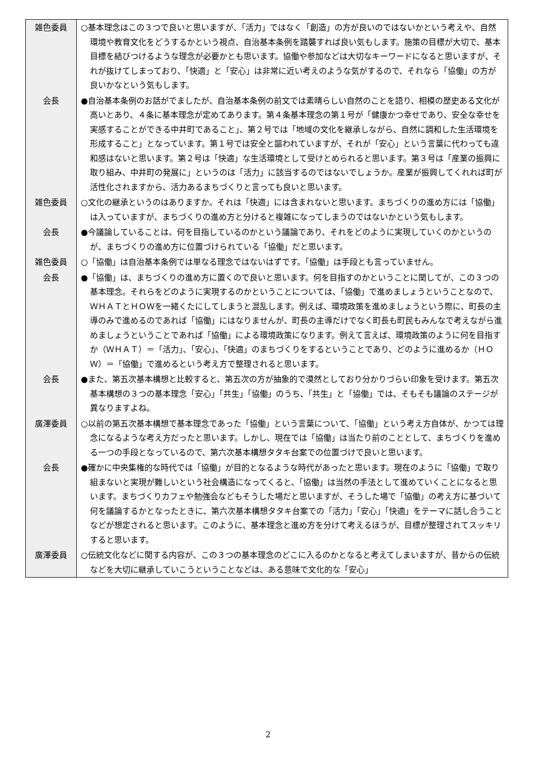| 雑色委員 | ○基本理念はこの３つで良いと思いますが、「活力」ではなく「創造」の方が良いのではないかという考えや、自然環境や教育文化をどうするかという視点、自治基本条例を踏襲すれば良い気もします。施策の目標が大切で、基本目標を結びつけるような理念が必要かとも思います。協働や参加などは大切なキーワードになると思いますが、それが抜けてしまっており、「快適」と「安心」は非常に近い考えのような気がするので、それなら「協働」の方が良いかなという気もします。 |
| 会長 | ●自治基本条例のお話がでましたが、自治基本条例の前文では素晴らしい自然のことを語り、相模の歴史ある文化が高いとあり、４条に基本理念が定めてあります。第４条基本理念の第１号が「健康かつ幸せであり、安全な幸せを実感することができる中井町であること」、第２号では「地域の文化を継承しながら、自然に調和した生活環境を形成すること」となっています。第１号では安全と謳われていますが、それが「安心」という言葉に代わっても違和感はないと思います。第２号は「快適」な生活環境として受けとめられると思います。第３号は「産業の振興に取り組み、中井町の発展に」というのは「活力」に該当するのではないでしょうか。産業が振興してくれれば町が活性化されますから、活力あるまちづくりと言っても良いと思います。 |
| 雑色委員 | ○文化の継承というのはありますか。それは「快適」には含まれないと思います。まちづくりの進め方には「協働」は入っていますが、まちづくりの進め方と分けると複雑になってしまうのではないかという気もします。 |
| 会長 | ●今議論していることは、何を目指しているのかという議論であり、それをどのように実現していくのかというのが、まちづくりの進め方に位置づけられている「協働」だと思います。 |
| 雑色委員 | ○「協働」は自治基本条例では単なる理念ではないはずです。「協働」は手段とも言っていません。 |
| 会長 | ●「協働」は、まちづくりの進め方に置くので良いと思います。何を目指すのかということに関してが、この３つの基本理念。それらをどのように実現するのかということについては、「協働」で進めましょうということなので、ＷＨＡＴとＨＯＷを一緒くたにしてしまうと混乱します。例えば、環境政策を進めましょうという際に、町長の主導のみで進めるのであれば「協働」にはなりませんが、町長の主導だけでなく町長も町民もみんなで考えながら進めましょうということであれば「協働」による環境政策になります。例えて言えば、環境政策のように何を目指すか（ＷＨＡＴ）＝「活力」、「安心」、「快適」のまちづくりをするということであり、どのように進めるか（ＨＯＷ）＝「協働」で進めるという考え方で整理されると思います。 |
| 会長 | ●また、第五次基本構想と比較すると、第五次の方が抽象的で漠然としており分かりづらい印象を受けます。第五次基本構想の３つの基本理念「安心」「共生」「協働」のうち、「共生」と「協働」では、そもそも議論のステージが異なりますよね。 |
| 廣澤委員 | ○以前の第五次基本構想で基本理念であった「協働」という言葉について、「協働」という考え方自体が、かつては理念になるような考え方だったと思います。しかし、現在では「協働」は当たり前のこととして、まちづくりを進める一つの手段となっているので、第六次基本構想タタキ台案での位置づけで良いと思います。 |
| 会長 | ●確かに中央集権的な時代では「協働」が目的となるような時代があったと思います。現在のように「協働」で取り組まないと実現が難しいという社会構造になってくると、「協働」は当然の手法として進めていくことになると思います。まちづくりカフェや勉強会などもそうした場だと思いますが、そうした場で「協働」の考え方に基づいて何を議論するかとなったときに、第六次基本構想タタキ台案での「活力」「安心」「快適」をテーマに話し合うことなどが想定されると思います。このように、基本理念と進め方を分けて考えるほうが、目標が整理されてスッキリすると思います。 |
| 廣澤委員 | ○伝統文化などに関する内容が、この３つの基本理念のどこに入るのかとなると考えてしまいますが、昔からの伝統などを大切に継承していこうということなどは、ある意味で文化的な「安心」 |
2